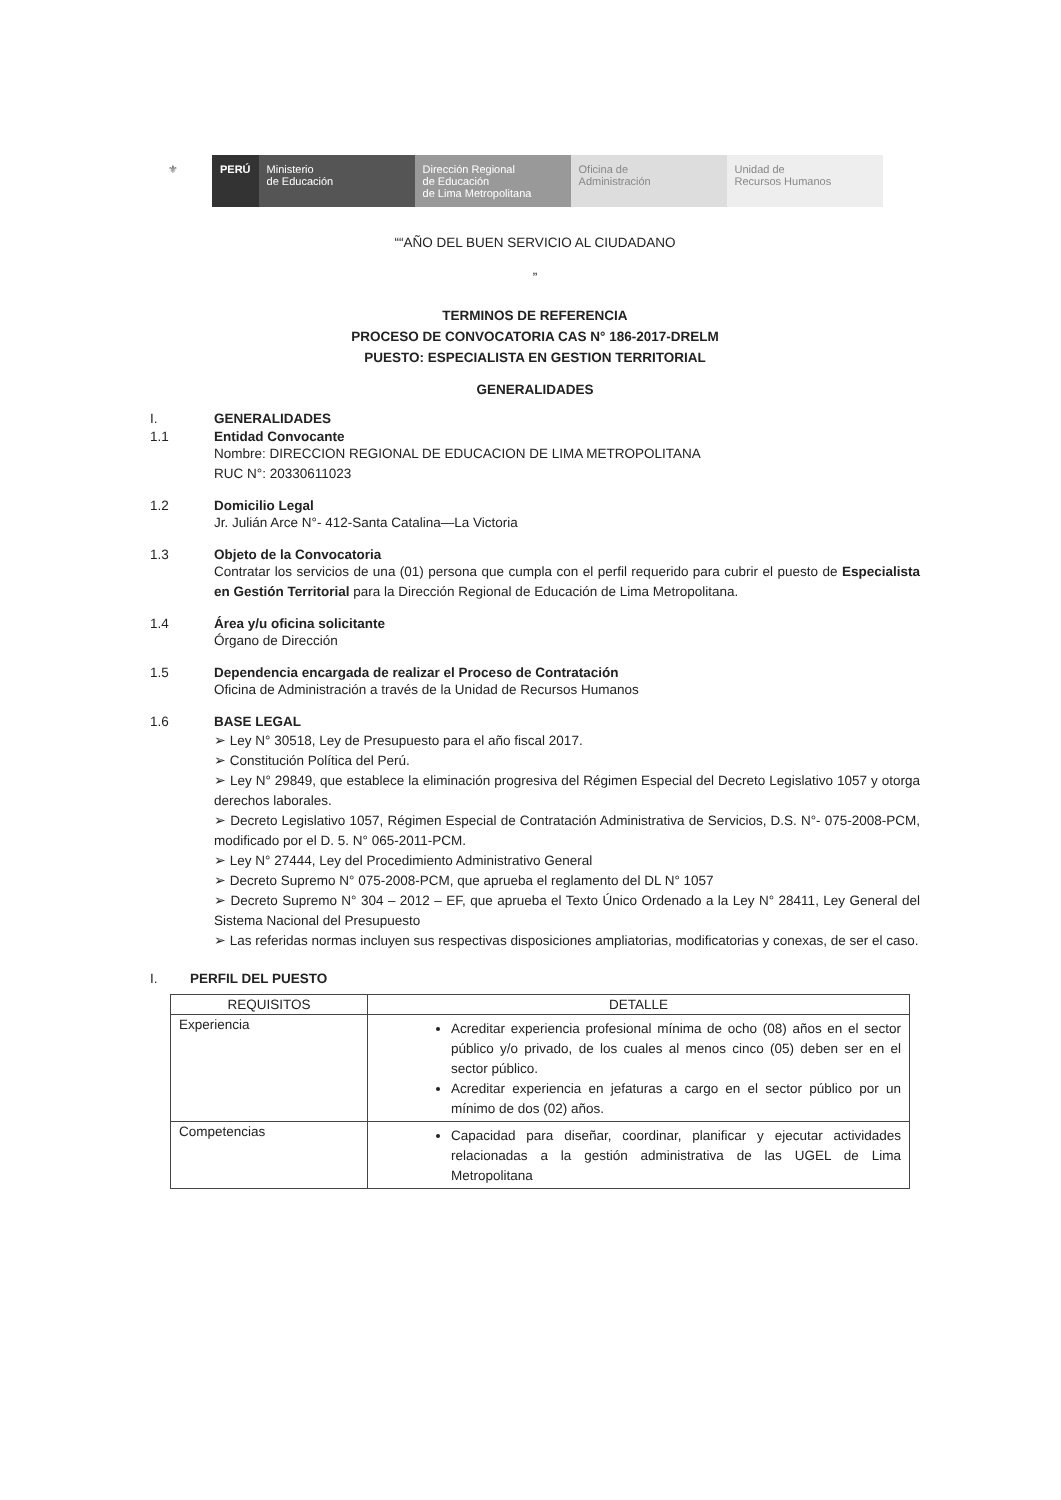⚜ PERÚ Ministerio
de Educación
Dirección Regional
de Educación
de Lima Metropolitana
Oficina de
Administración
Unidad de
Recursos Humanos
““AÑO DEL BUEN SERVICIO AL CIUDADANO
”
TERMINOS DE REFERENCIA
PROCESO DE CONVOCATORIA CAS N° 186-2017-DRELM
PUESTO: ESPECIALISTA EN GESTION TERRITORIAL
GENERALIDADES
I. GENERALIDADES
1.1 Entidad Convocante
Nombre: DIRECCION REGIONAL DE EDUCACION DE LIMA METROPOLITANA
RUC N°: 20330611023
1.2 Domicilio Legal
Jr. Julián Arce N°- 412-Santa Catalina—La Victoria
1.3 Objeto de la Convocatoria
Contratar los servicios de una (01) persona que cumpla con el perfil requerido para cubrir el puesto de Especialista en Gestión Territorial para la Dirección Regional de Educación de Lima Metropolitana.
1.4 Área y/u oficina solicitante
Órgano de Dirección
1.5 Dependencia encargada de realizar el Proceso de Contratación
Oficina de Administración a través de la Unidad de Recursos Humanos
1.6 BASE LEGAL
➢ Ley N° 30518, Ley de Presupuesto para el año fiscal 2017.
➢ Constitución Política del Perú.
➢ Ley N° 29849, que establece la eliminación progresiva del Régimen Especial del Decreto Legislativo 1057 y otorga derechos laborales.
➢ Decreto Legislativo 1057, Régimen Especial de Contratación Administrativa de Servicios, D.S. N°- 075-2008-PCM, modificado por el D. 5. N° 065-2011-PCM.
➢ Ley N° 27444, Ley del Procedimiento Administrativo General
➢ Decreto Supremo N° 075-2008-PCM, que aprueba el reglamento del DL N° 1057
➢ Decreto Supremo N° 304 – 2012 – EF, que aprueba el Texto Único Ordenado a la Ley N° 28411, Ley General del Sistema Nacional del Presupuesto
➢ Las referidas normas incluyen sus respectivas disposiciones ampliatorias, modificatorias y conexas, de ser el caso.
I. PERFIL DEL PUESTO
| REQUISITOS | DETALLE |
| --- | --- |
| Experiencia | Acreditar experiencia profesional mínima de ocho (08) años en el sector público y/o privado, de los cuales al menos cinco (05) deben ser en el sector público. Acreditar experiencia en jefaturas a cargo en el sector público por un mínimo de dos (02) años. |
| Competencias | Capacidad para diseñar, coordinar, planificar y ejecutar actividades relacionadas a la gestión administrativa de las UGEL de Lima Metropolitana |